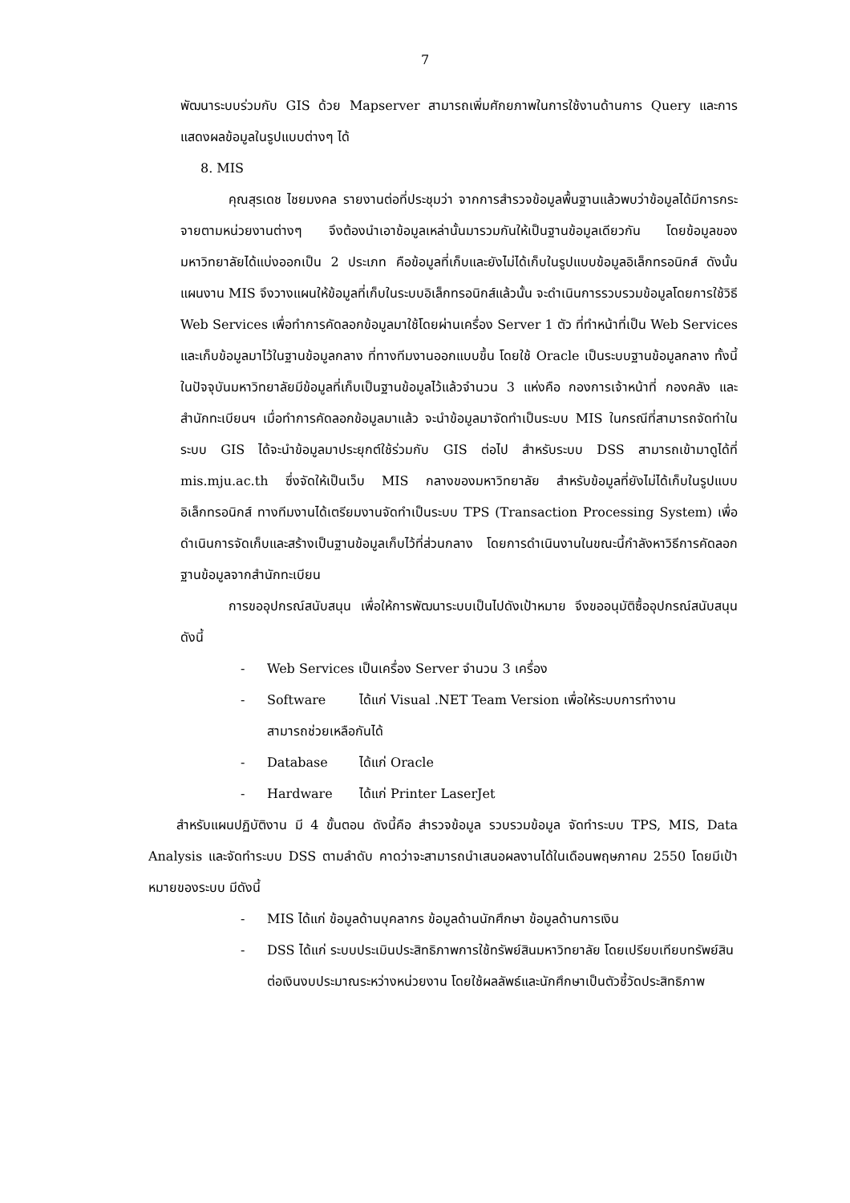7
พัฒนาระบบร่วมกับ GIS ด้วย Mapserver สามารถเพิ่มศักยภาพในการใช้งานด้านการ Query และการแสดงผลข้อมูลในรูปแบบต่างๆ ได้
8. MIS
คุณสุรเดช ไชยมงคล รายงานต่อที่ประชุมว่า จากการสำรวจข้อมูลพื้นฐานแล้วพบว่าข้อมูลได้มีการกระจายตามหน่วยงานต่างๆ จึงต้องนำเอาข้อมูลเหล่านั้นมารวมกันให้เป็นฐานข้อมูลเดียวกัน โดยข้อมูลของมหาวิทยาลัยได้แบ่งออกเป็น 2 ประเภท คือข้อมูลที่เก็บและยังไม่ได้เก็บในรูปแบบข้อมูลอิเล็กทรอนิกส์ ดังนั้นแผนงาน MIS จึงวางแผนให้ข้อมูลที่เก็บในระบบอิเล็กทรอนิกส์แล้วนั้น จะดำเนินการรวบรวมข้อมูลโดยการใช้วิธี Web Services เพื่อทำการคัดลอกข้อมูลมาใช้โดยผ่านเครื่อง Server 1 ตัว ที่ทำหน้าที่เป็น Web Services และเก็บข้อมูลมาไว้ในฐานข้อมูลกลาง ที่ทางทีมงานออกแบบขึ้น โดยใช้ Oracle เป็นระบบฐานข้อมูลกลาง ทั้งนี้ในปัจจุบันมหาวิทยาลัยมีข้อมูลที่เก็บเป็นฐานข้อมูลไว้แล้วจำนวน 3 แห่งคือ กองการเจ้าหน้าที่ กองคลัง และสำนักทะเบียนฯ เมื่อทำการคัดลอกข้อมูลมาแล้ว จะนำข้อมูลมาจัดทำเป็นระบบ MIS ในกรณีที่สามารถจัดทำในระบบ GIS ได้จะนำข้อมูลมาประยุกต์ใช้ร่วมกับ GIS ต่อไป สำหรับระบบ DSS สามารถเข้ามาดูได้ที่ mis.mju.ac.th ซึ่งจัดให้เป็นเว็บ MIS กลางของมหาวิทยาลัย สำหรับข้อมูลที่ยังไม่ได้เก็บในรูปแบบอิเล็กทรอนิกส์ ทางทีมงานได้เตรียมงานจัดทำเป็นระบบ TPS (Transaction Processing System) เพื่อดำเนินการจัดเก็บและสร้างเป็นฐานข้อมูลเก็บไว้ที่ส่วนกลาง โดยการดำเนินงานในขณะนี้กำลังหาวิธีการคัดลอกฐานข้อมูลจากสำนักทะเบียน
การขออุปกรณ์สนับสนุน เพื่อให้การพัฒนาระบบเป็นไปดังเป้าหมาย จึงขออนุมัติซื้ออุปกรณ์สนับสนุนดังนี้
- Web Services เป็นเครื่อง Server จำนวน 3 เครื่อง
- Software ได้แก่ Visual .NET Team Version เพื่อให้ระบบการทำงาน
สามารถช่วยเหลือกันได้
- Database ได้แก่ Oracle
- Hardware ได้แก่ Printer LaserJet
สำหรับแผนปฏิบัติงาน มี 4 ขั้นตอน ดังนี้คือ สำรวจข้อมูล รวบรวมข้อมูล จัดทำระบบ TPS, MIS, Data Analysis และจัดทำระบบ DSS ตามลำดับ คาดว่าจะสามารถนำเสนอผลงานได้ในเดือนพฤษภาคม 2550 โดยมีเป้าหมายของระบบ มีดังนี้
- MIS ได้แก่ ข้อมูลด้านบุคลากร ข้อมูลด้านนักศึกษา ข้อมูลด้านการเงิน
- DSS ได้แก่ ระบบประเมินประสิทธิภาพการใช้ทรัพย์สินมหาวิทยาลัย โดยเปรียบเทียบทรัพย์สิน ต่อเงินงบประมาณระหว่างหน่วยงาน โดยใช้ผลลัพธ์และนักศึกษาเป็นตัวชี้วัดประสิทธิภาพ